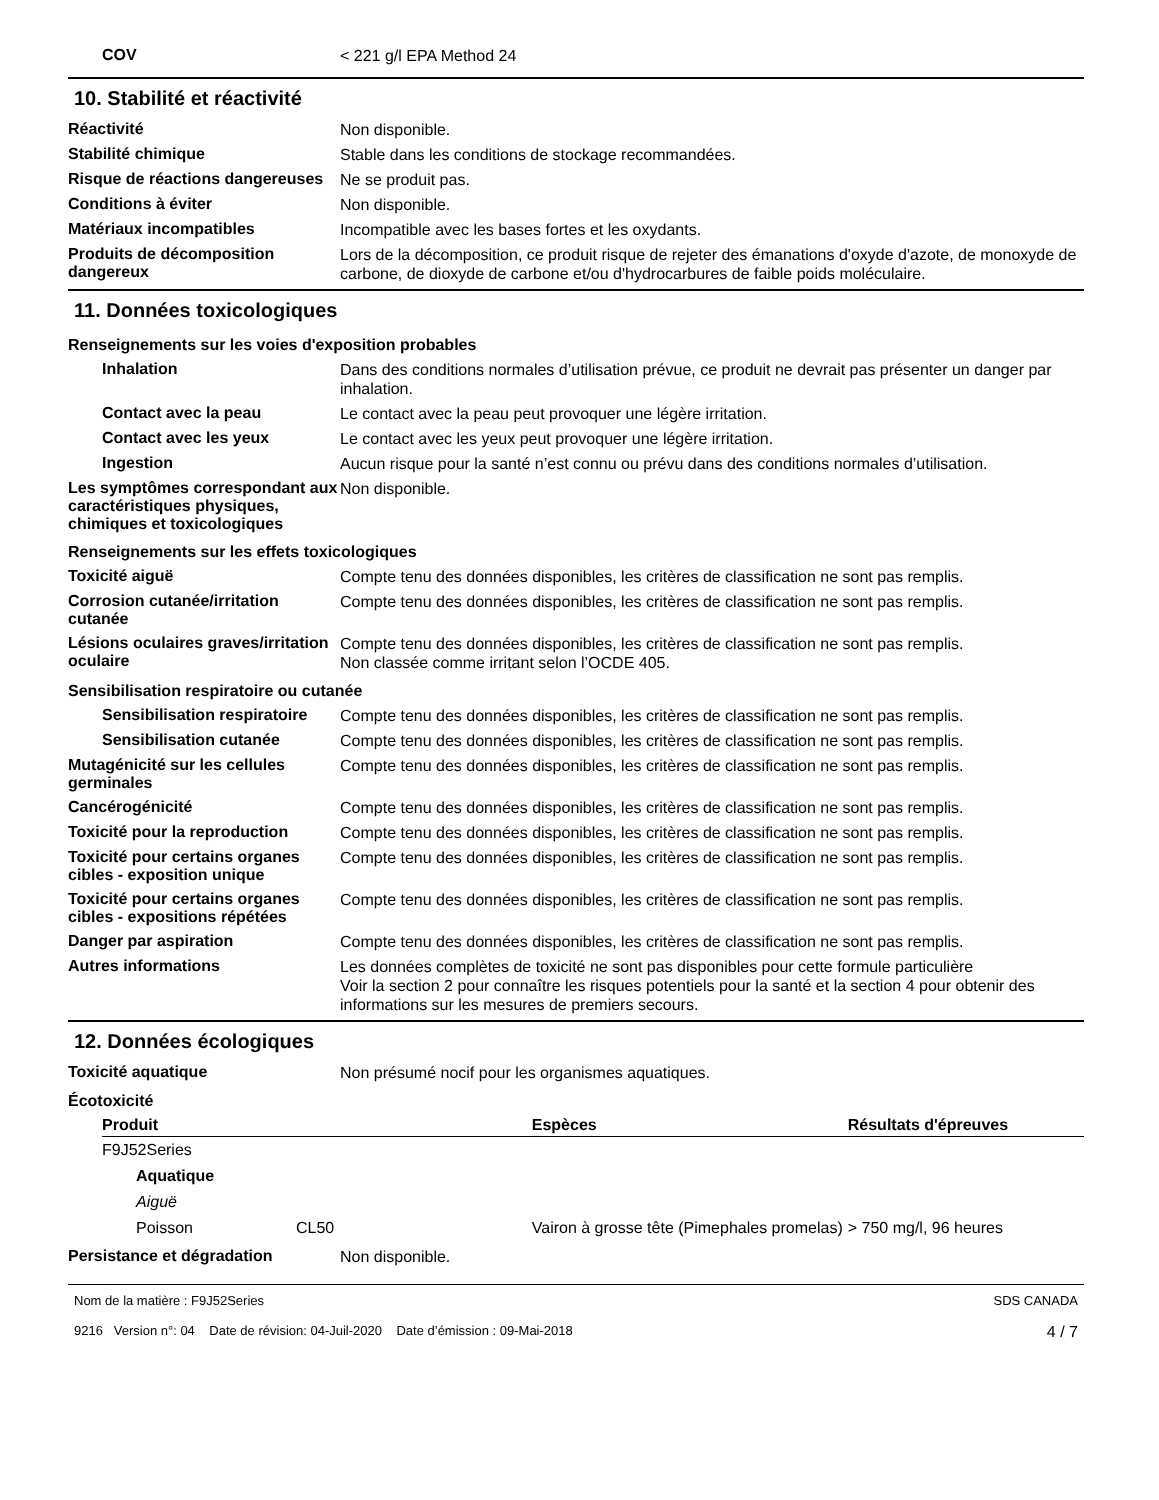COV
< 221 g/l EPA Method 24
10. Stabilité et réactivité
Réactivité
Non disponible.
Stabilité chimique
Stable dans les conditions de stockage recommandées.
Risque de réactions dangereuses
Ne se produit pas.
Conditions à éviter
Non disponible.
Matériaux incompatibles
Incompatible avec les bases fortes et les oxydants.
Produits de décomposition dangereux
Lors de la décomposition, ce produit risque de rejeter des émanations d'oxyde d'azote, de monoxyde de carbone, de dioxyde de carbone et/ou d'hydrocarbures de faible poids moléculaire.
11. Données toxicologiques
Renseignements sur les voies d'exposition probables
Inhalation
Dans des conditions normales d’utilisation prévue, ce produit ne devrait pas présenter un danger par inhalation.
Contact avec la peau
Le contact avec la peau peut provoquer une légère irritation.
Contact avec les yeux
Le contact avec les yeux peut provoquer une légère irritation.
Ingestion
Aucun risque pour la santé n’est connu ou prévu dans des conditions normales d’utilisation.
Les symptômes correspondant aux caractéristiques physiques, chimiques et toxicologiques
Non disponible.
Renseignements sur les effets toxicologiques
Toxicité aiguë
Compte tenu des données disponibles, les critères de classification ne sont pas remplis.
Corrosion cutanée/irritation cutanée
Compte tenu des données disponibles, les critères de classification ne sont pas remplis.
Lésions oculaires graves/irritation oculaire
Compte tenu des données disponibles, les critères de classification ne sont pas remplis.
Non classée comme irritant selon l’OCDE 405.
Sensibilisation respiratoire ou cutanée
Sensibilisation respiratoire
Compte tenu des données disponibles, les critères de classification ne sont pas remplis.
Sensibilisation cutanée
Compte tenu des données disponibles, les critères de classification ne sont pas remplis.
Mutagénicité sur les cellules germinales
Compte tenu des données disponibles, les critères de classification ne sont pas remplis.
Cancérogénicité
Compte tenu des données disponibles, les critères de classification ne sont pas remplis.
Toxicité pour la reproduction
Compte tenu des données disponibles, les critères de classification ne sont pas remplis.
Toxicité pour certains organes cibles - exposition unique
Compte tenu des données disponibles, les critères de classification ne sont pas remplis.
Toxicité pour certains organes cibles - expositions répétées
Compte tenu des données disponibles, les critères de classification ne sont pas remplis.
Danger par aspiration
Compte tenu des données disponibles, les critères de classification ne sont pas remplis.
Autres informations
Les données complètes de toxicité ne sont pas disponibles pour cette formule particulière
Voir la section 2 pour connaître les risques potentiels pour la santé et la section 4 pour obtenir des informations sur les mesures de premiers secours.
12. Données écologiques
Toxicité aquatique
Non présumé nocif pour les organismes aquatiques.
Écotoxicité
| Produit | | Espèces | Résultats d'épreuves |
| --- | --- | --- | --- |
| F9J52Series | | | |
| Aquatique | | | |
| Aiguë | | | |
| Poisson | CL50 | Vairon à grosse tête (Pimephales promelas) | > 750 mg/l, 96 heures |
Persistance et dégradation
Non disponible.
Nom de la matière : F9J52Series
9216 Version n°: 04 Date de révision: 04-Juil-2020 Date d’émission : 09-Mai-2018
SDS CANADA
4 / 7